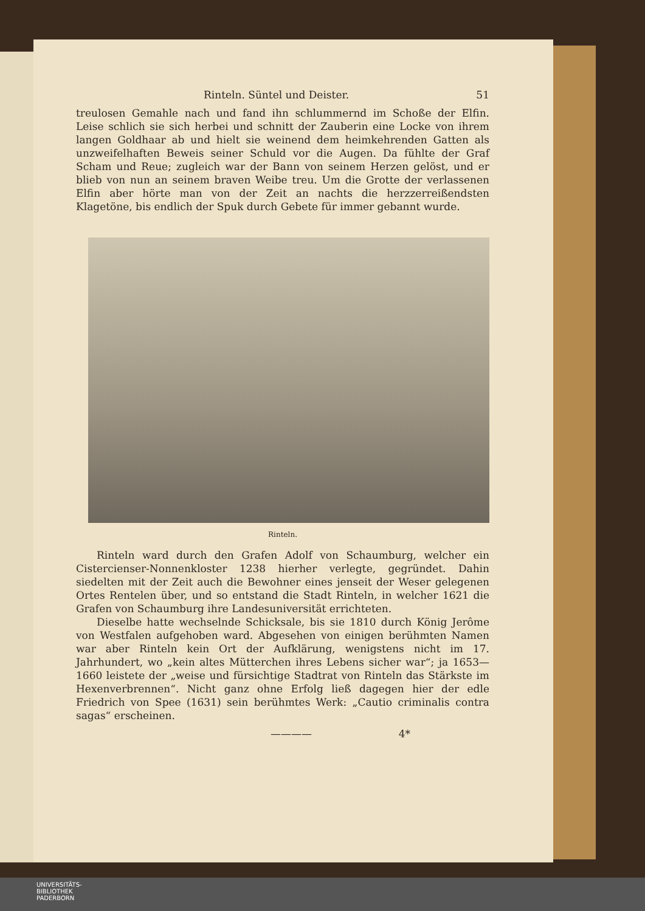Rinteln. Süntel und Deister. 51
treulosen Gemahle nach und fand ihn schlummernd im Schoße der Elfin. Leise schlich sie sich herbei und schnitt der Zauberin eine Locke von ihrem langen Goldhaar ab und hielt sie weinend dem heimkehrenden Gatten als unzweifelhaften Beweis seiner Schuld vor die Augen. Da fühlte der Graf Scham und Reue; zugleich war der Bann von seinem Herzen gelöst, und er blieb von nun an seinem braven Weibe treu. Um die Grotte der verlassenen Elfin aber hörte man von der Zeit an nachts die herzzerreißendsten Klagetöne, bis endlich der Spuk durch Gebete für immer gebannt wurde.
Rinteln.
Rinteln ward durch den Grafen Adolf von Schaumburg, welcher ein Cistercienser-Nonnenkloster 1238 hierher verlegte, gegründet. Dahin siedelten mit der Zeit auch die Bewohner eines jenseit der Weser gelegenen Ortes Rentelen über, und so entstand die Stadt Rinteln, in welcher 1621 die Grafen von Schaumburg ihre Landesuniversität errichteten.
Dieselbe hatte wechselnde Schicksale, bis sie 1810 durch König Jerôme von Westfalen aufgehoben ward. Abgesehen von einigen berühmten Namen war aber Rinteln kein Ort der Aufklärung, wenigstens nicht im 17. Jahrhundert, wo „kein altes Mütterchen ihres Lebens sicher war“; ja 1653—1660 leistete der „weise und fürsichtige Stadtrat von Rinteln das Stärkste im Hexenverbrennen“. Nicht ganz ohne Erfolg ließ dagegen hier der edle Friedrich von Spee (1631) sein berühmtes Werk: „Cautio criminalis contra sagas“ erscheinen.
———— 4*
UNIVERSITÄTS-
BIBLIOTHEK
PADERBORN